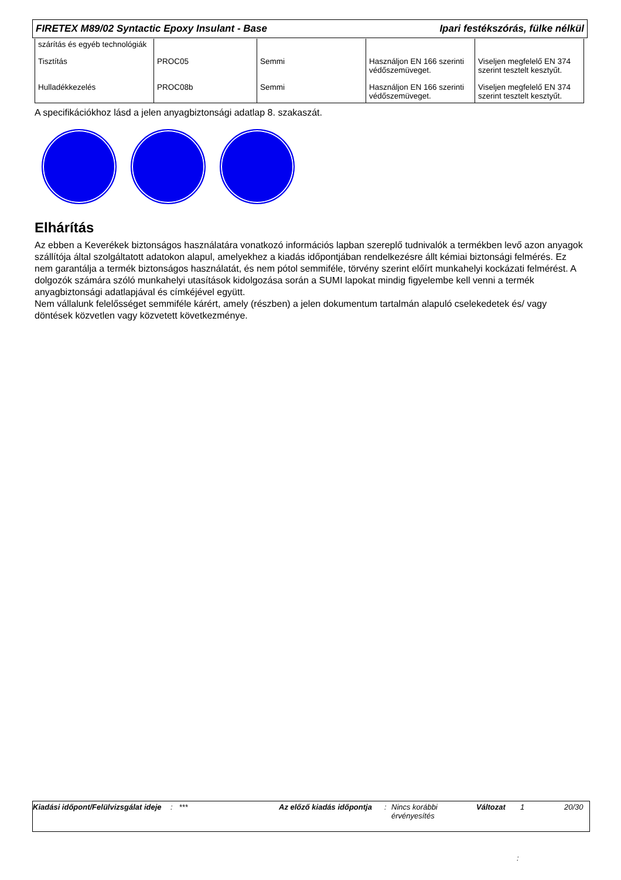FIRETEX M89/02 Syntactic Epoxy Insulant - Base Ipari festékszórás, fülke nélkül
| szárítás és egyéb technológiák | | | | |
| Tisztítás | PROC05 | Semmi | Használjon EN 166 szerinti védőszemüveget. | Viseljen megfelelő EN 374 szerint tesztelt kesztyűt. |
| Hulladékkezelés | PROC08b | Semmi | Használjon EN 166 szerinti védőszemüveget. | Viseljen megfelelő EN 374 szerint tesztelt kesztyűt. |
A specifikációkhoz lásd a jelen anyagbiztonsági adatlap 8. szakaszát.
Elhárítás
Az ebben a Keverékek biztonságos használatára vonatkozó információs lapban szereplő tudnivalók a termékben levő azon anyagok szállítója által szolgáltatott adatokon alapul, amelyekhez a kiadás időpontjában rendelkezésre állt kémiai biztonsági felmérés. Ez nem garantálja a termék biztonságos használatát, és nem pótol semmiféle, törvény szerint előírt munkahelyi kockázati felmérést. A dolgozók számára szóló munkahelyi utasítások kidolgozása során a SUMI lapokat mindig figyelembe kell venni a termék anyagbiztonsági adatlapjával és címkéjével együtt.
Nem vállalunk felelősséget semmiféle kárért, amely (részben) a jelen dokumentum tartalmán alapuló cselekedetek és/ vagy döntések közvetlen vagy közvetett következménye.
Kiadási időpont/Felülvizsgálat ideje
: *** Az előző kiadás időpontja
: Nincs korábbi érvényesítés
Változat 1 20/30
: